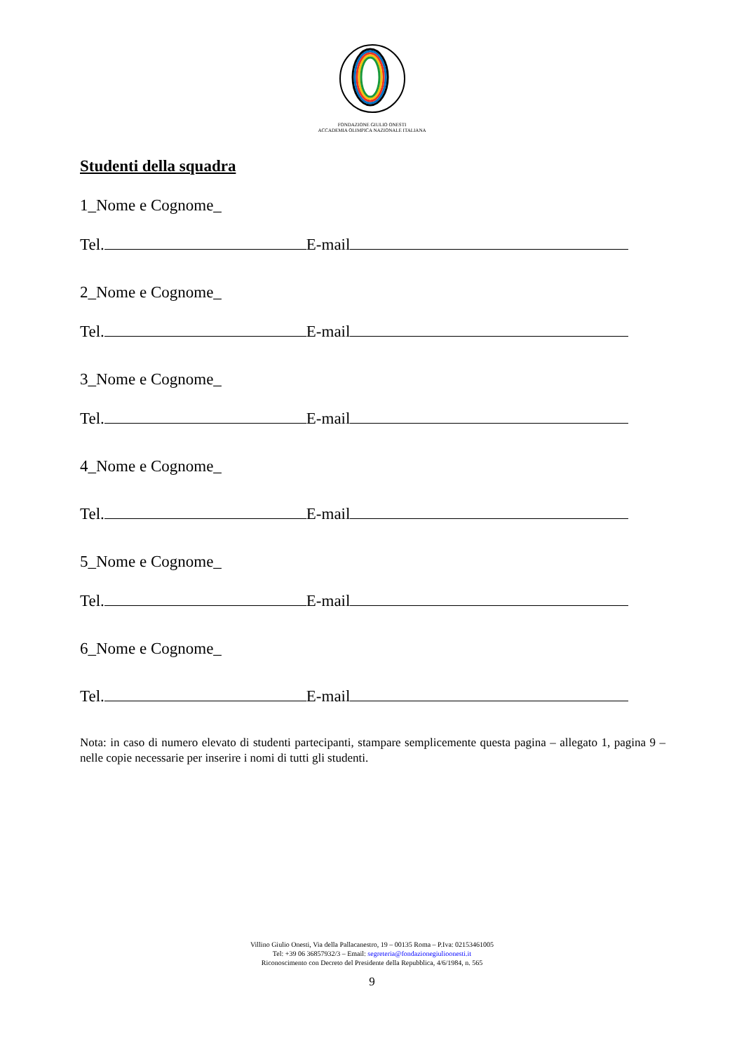FONDAZIONE GIULIO ONESTI
ACCADEMIA OLIMPICA NAZIONALE ITALIANA
Studenti della squadra
1_Nome e Cognome_
Tel. E-mail
2_Nome e Cognome_
Tel. E-mail
3_Nome e Cognome_
Tel. E-mail
4_Nome e Cognome_
Tel. E-mail
5_Nome e Cognome_
Tel. E-mail
6_Nome e Cognome_
Tel. E-mail
Nota: in caso di numero elevato di studenti partecipanti, stampare semplicemente questa pagina – allegato 1, pagina 9 – nelle copie necessarie per inserire i nomi di tutti gli studenti.
Villino Giulio Onesti, Via della Pallacanestro, 19 – 00135 Roma – P.Iva: 02153461005
Tel: +39 06 36857932/3 – Email: segreteria@fondazionegiulioonesti.it
Riconoscimento con Decreto del Presidente della Repubblica, 4/6/1984, n. 565
9